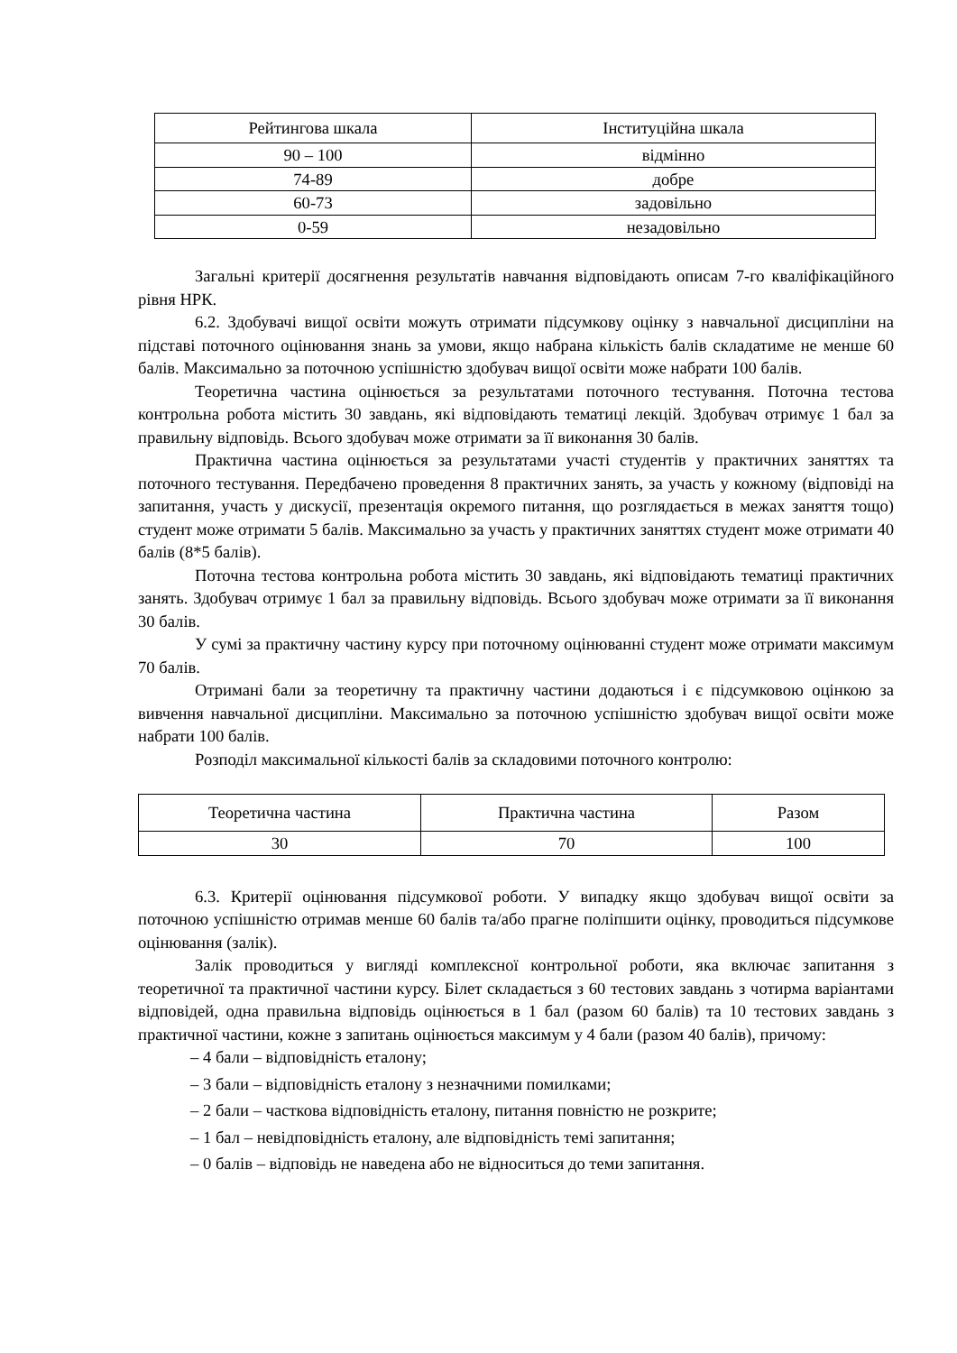| Рейтингова шкала | Інституційна шкала |
| 90 – 100 | відмінно |
| 74-89 | добре |
| 60-73 | задовільно |
| 0-59 | незадовільно |
Загальні критерії досягнення результатів навчання відповідають описам 7-го кваліфікаційного рівня НРК.
6.2. Здобувачі вищої освіти можуть отримати підсумкову оцінку з навчальної дисципліни на підставі поточного оцінювання знань за умови, якщо набрана кількість балів складатиме не менше 60 балів. Максимально за поточною успішністю здобувач вищої освіти може набрати 100 балів.
Теоретична частина оцінюється за результатами поточного тестування. Поточна тестова контрольна робота містить 30 завдань, які відповідають тематиці лекцій. Здобувач отримує 1 бал за правильну відповідь. Всього здобувач може отримати за її виконання 30 балів.
Практична частина оцінюється за результатами участі студентів у практичних заняттях та поточного тестування. Передбачено проведення 8 практичних занять, за участь у кожному (відповіді на запитання, участь у дискусії, презентація окремого питання, що розглядається в межах заняття тощо) студент може отримати 5 балів. Максимально за участь у практичних заняттях студент може отримати 40 балів (8*5 балів).
Поточна тестова контрольна робота містить 30 завдань, які відповідають тематиці практичних занять. Здобувач отримує 1 бал за правильну відповідь. Всього здобувач може отримати за її виконання 30 балів.
У сумі за практичну частину курсу при поточному оцінюванні студент може отримати максимум 70 балів.
Отримані бали за теоретичну та практичну частини додаються і є підсумковою оцінкою за вивчення навчальної дисципліни. Максимально за поточною успішністю здобувач вищої освіти може набрати 100 балів.
Розподіл максимальної кількості балів за складовими поточного контролю:
| Теоретична частина | Практична частина | Разом |
| 30 | 70 | 100 |
6.3. Критерії оцінювання підсумкової роботи. У випадку якщо здобувач вищої освіти за поточною успішністю отримав менше 60 балів та/або прагне поліпшити оцінку, проводиться підсумкове оцінювання (залік).
Залік проводиться у вигляді комплексної контрольної роботи, яка включає запитання з теоретичної та практичної частини курсу. Білет складається з 60 тестових завдань з чотирма варіантами відповідей, одна правильна відповідь оцінюється в 1 бал (разом 60 балів) та 10 тестових завдань з практичної частини, кожне з запитань оцінюється максимум у 4 бали (разом 40 балів), причому:
– 4 бали – відповідність еталону;
– 3 бали – відповідність еталону з незначними помилками;
– 2 бали – часткова відповідність еталону, питання повністю не розкрите;
– 1 бал – невідповідність еталону, але відповідність темі запитання;
– 0 балів – відповідь не наведена або не відноситься до теми запитання.